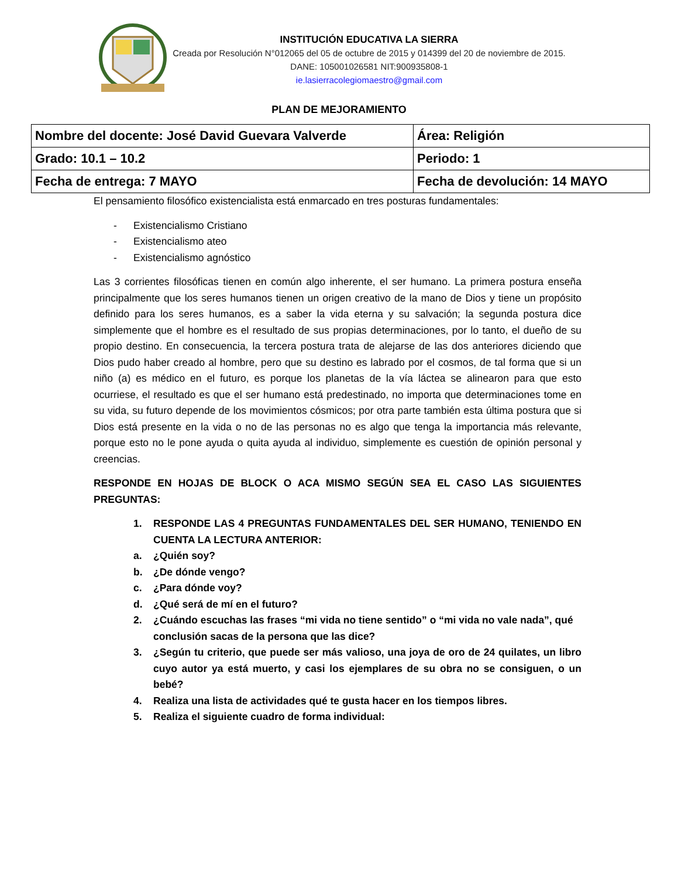INSTITUCIÓN EDUCATIVA LA SIERRA
Creada por Resolución N°012065 del 05 de octubre de 2015 y 014399 del 20 de noviembre de 2015.
DANE: 105001026581 NIT:900935808-1
ie.lasierracolegiomaestro@gmail.com
PLAN DE MEJORAMIENTO
| Nombre del docente: José David Guevara Valverde | Área: Religión |
| Grado: 10.1 – 10.2 | Periodo: 1 |
| Fecha de entrega: 7 MAYO | Fecha de devolución: 14 MAYO |
El pensamiento filosófico existencialista está enmarcado en tres posturas fundamentales:
- Existencialismo Cristiano
- Existencialismo ateo
- Existencialismo agnóstico
Las 3 corrientes filosóficas tienen en común algo inherente, el ser humano. La primera postura enseña principalmente que los seres humanos tienen un origen creativo de la mano de Dios y tiene un propósito definido para los seres humanos, es a saber la vida eterna y su salvación; la segunda postura dice simplemente que el hombre es el resultado de sus propias determinaciones, por lo tanto, el dueño de su propio destino. En consecuencia, la tercera postura trata de alejarse de las dos anteriores diciendo que Dios pudo haber creado al hombre, pero que su destino es labrado por el cosmos, de tal forma que si un niño (a) es médico en el futuro, es porque los planetas de la vía láctea se alinearon para que esto ocurriese, el resultado es que el ser humano está predestinado, no importa que determinaciones tome en su vida, su futuro depende de los movimientos cósmicos; por otra parte también esta última postura que si Dios está presente en la vida o no de las personas no es algo que tenga la importancia más relevante, porque esto no le pone ayuda o quita ayuda al individuo, simplemente es cuestión de opinión personal y creencias.
RESPONDE EN HOJAS DE BLOCK O ACA MISMO SEGÚN SEA EL CASO LAS SIGUIENTES PREGUNTAS:
1. RESPONDE LAS 4 PREGUNTAS FUNDAMENTALES DEL SER HUMANO, TENIENDO EN CUENTA LA LECTURA ANTERIOR:
a. ¿Quién soy?
b. ¿De dónde vengo?
c. ¿Para dónde voy?
d. ¿Qué será de mí en el futuro?
2. ¿Cuándo escuchas las frases “mi vida no tiene sentido” o “mi vida no vale nada”, qué conclusión sacas de la persona que las dice?
3. ¿Según tu criterio, que puede ser más valioso, una joya de oro de 24 quilates, un libro cuyo autor ya está muerto, y casi los ejemplares de su obra no se consiguen, o un bebé?
4. Realiza una lista de actividades qué te gusta hacer en los tiempos libres.
5. Realiza el siguiente cuadro de forma individual: